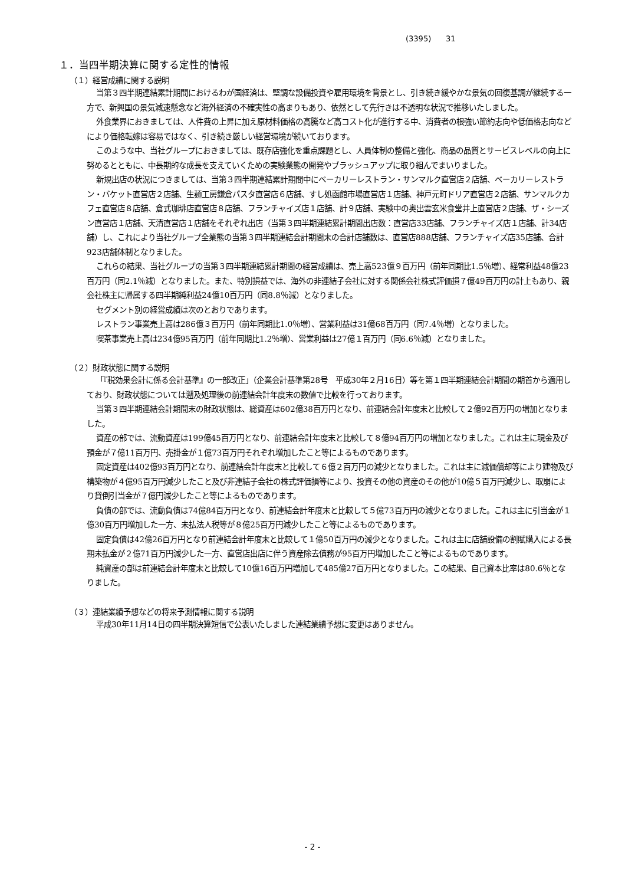(3395) 31
１．当四半期決算に関する定性的情報
（１）経営成績に関する説明
当第３四半期連結累計期間におけるわが国経済は、堅調な設備投資や雇用環境を背景とし、引き続き緩やかな景気の回復基調が継続する一方で、新興国の景気減速懸念など海外経済の不確実性の高まりもあり、依然として先行きは不透明な状況で推移いたしました。
外食業界におきましては、人件費の上昇に加え原材料価格の高騰など高コスト化が進行する中、消費者の根強い節約志向や低価格志向などにより価格転嫁は容易ではなく、引き続き厳しい経営環境が続いております。
このような中、当社グループにおきましては、既存店強化を重点課題とし、人員体制の整備と強化、商品の品質とサービスレベルの向上に努めるとともに、中長期的な成長を支えていくための実験業態の開発やブラッシュアップに取り組んでまいりました。
新規出店の状況につきましては、当第３四半期連結累計期間中にベーカリーレストラン・サンマルク直営店２店舗、ベーカリーレストラン・バケット直営店２店舗、生麺工房鎌倉パスタ直営店６店舗、すし処函館市場直営店１店舗、神戸元町ドリア直営店２店舗、サンマルクカフェ直営店８店舗、倉式珈琲店直営店８店舗、フランチャイズ店１店舗、計９店舗、実験中の奥出雲玄米食堂井上直営店２店舗、ザ・シーズン直営店１店舗、天清直営店１店舗をそれぞれ出店（当第３四半期連結累計期間出店数：直営店33店舗、フランチャイズ店１店舗、計34店舗）し、これにより当社グループ全業態の当第３四半期連結会計期間末の合計店舗数は、直営店888店舗、フランチャイズ店35店舗、合計923店舗体制となりました。
これらの結果、当社グループの当第３四半期連結累計期間の経営成績は、売上高523億９百万円（前年同期比1.5％増）、経常利益48億23百万円（同2.1％減）となりました。また、特別損益では、海外の非連結子会社に対する関係会社株式評価損７億49百万円の計上もあり、親会社株主に帰属する四半期純利益24億10百万円（同8.8％減）となりました。
セグメント別の経営成績は次のとおりであります。
レストラン事業売上高は286億３百万円（前年同期比1.0％増）、営業利益は31億68百万円（同7.4％増）となりました。
喫茶事業売上高は234億95百万円（前年同期比1.2％増）、営業利益は27億１百万円（同6.6％減）となりました。
（２）財政状態に関する説明
「『税効果会計に係る会計基準』の一部改正」（企業会計基準第28号　平成30年２月16日）等を第１四半期連結会計期間の期首から適用しており、財政状態については遡及処理後の前連結会計年度末の数値で比較を行っております。
当第３四半期連結会計期間末の財政状態は、総資産は602億38百万円となり、前連結会計年度末と比較して２億92百万円の増加となりました。
資産の部では、流動資産は199億45百万円となり、前連結会計年度末と比較して８億94百万円の増加となりました。これは主に現金及び預金が７億11百万円、売掛金が１億73百万円それぞれ増加したこと等によるものであります。
固定資産は402億93百万円となり、前連結会計年度末と比較して６億２百万円の減少となりました。これは主に減価償却等により建物及び構築物が４億95百万円減少したこと及び非連結子会社の株式評価損等により、投資その他の資産のその他が10億５百万円減少し、取崩により貸倒引当金が７億円減少したこと等によるものであります。
負債の部では、流動負債は74億84百万円となり、前連結会計年度末と比較して５億73百万円の減少となりました。これは主に引当金が１億30百万円増加した一方、未払法人税等が８億25百万円減少したこと等によるものであります。
固定負債は42億26百万円となり前連結会計年度末と比較して１億50百万円の減少となりました。これは主に店舗設備の割賦購入による長期未払金が２億71百万円減少した一方、直営店出店に伴う資産除去債務が95百万円増加したこと等によるものであります。
純資産の部は前連結会計年度末と比較して10億16百万円増加して485億27百万円となりました。この結果、自己資本比率は80.6％となりました。
（３）連結業績予想などの将来予測情報に関する説明
平成30年11月14日の四半期決算短信で公表いたしました連結業績予想に変更はありません。
- 2 -